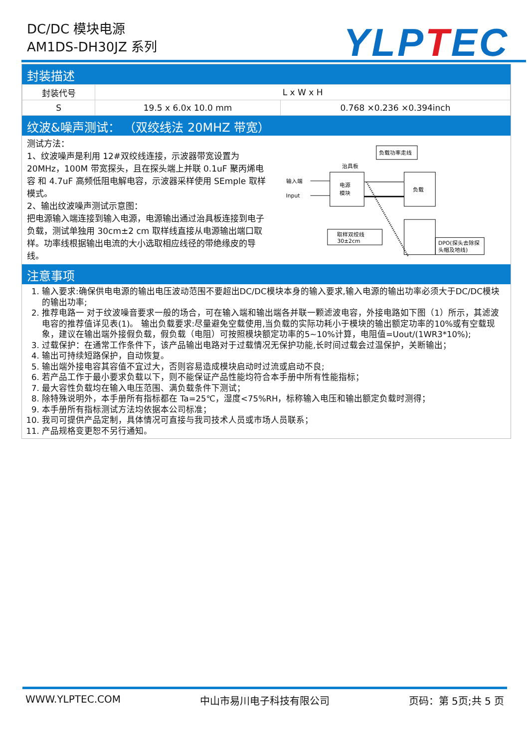DC/DC 模块电源
AM1DS-DH30JZ 系列
YLPTEC
封装描述
| 封装代号 | L x W x H | |
| S | 19.5 x 6.0x 10.0 mm | 0.768 ×0.236 ×0.394inch |
纹波&噪声测试： （双绞线法 20MHZ 带宽）
测试方法：
1、纹波噪声是利用 12#双绞线连接，示波器带宽设置为 20MHz，100M 带宽探头，且在探头端上并联 0.1uF 聚丙烯电容 和 4.7uF 高频低阻电解电容，示波器采样使用 SEmple 取样模式。
2、输出纹波噪声测试示意图：
把电源输入端连接到输入电源，电源输出通过治具板连接到电子负载，测试单独用 30cm±2 cm 取样线直接从电源输出端口取样。功率线根据输出电流的大小选取相应线径的带绝缘皮的导线。
输入端
Input
治具板
电源
模块
负载
负载功率走线
取样双绞线
30±2cm
DPO(探头去除探
头帽及地线)
注意事项
1. 输入要求:确保供电电源的输出电压波动范围不要超出DC/DC模块本身的输入要求,输入电源的输出功率必须大于DC/DC模块的输出功率;
2. 推荐电路一 对于纹波噪音要求一般的场合，可在输入端和输出端各并联一颗滤波电容，外接电路如下图（1）所示，其滤波电容的推荐值详见表(1)。 输出负载要求:尽量避免空载使用,当负载的实际功耗小于模块的输出额定功率的10%或有空载现象，建议在输出端外接假负载，假负载（电阻）可按照模块额定功率的5~10%计算，电阻值=Uout/(1WR3*10%);
3. 过载保护：在通常工作条件下，该产品输出电路对于过载情况无保护功能,长时间过载会过温保护，关断输出；
4. 输出可持续短路保护，自动恢复。
5. 输出端外接电容其容值不宜过大，否则容易造成模块启动时过流或启动不良;
6. 若产品工作于最小要求负载以下，则不能保证产品性能均符合本手册中所有性能指标；
7. 最大容性负载均在输入电压范围、满负载条件下测试；
8. 除特殊说明外，本手册所有指标都在 Ta=25℃，湿度<75%RH，标称输入电压和输出额定负载时测得；
9. 本手册所有指标测试方法均依据本公司标准；
10. 我司可提供产品定制，具体情况可直接与我司技术人员或市场人员联系；
11. 产品规格变更恕不另行通知。
WWW.YLPTEC.COM 中山市易川电子科技有限公司 页码：第 5页;共 5 页